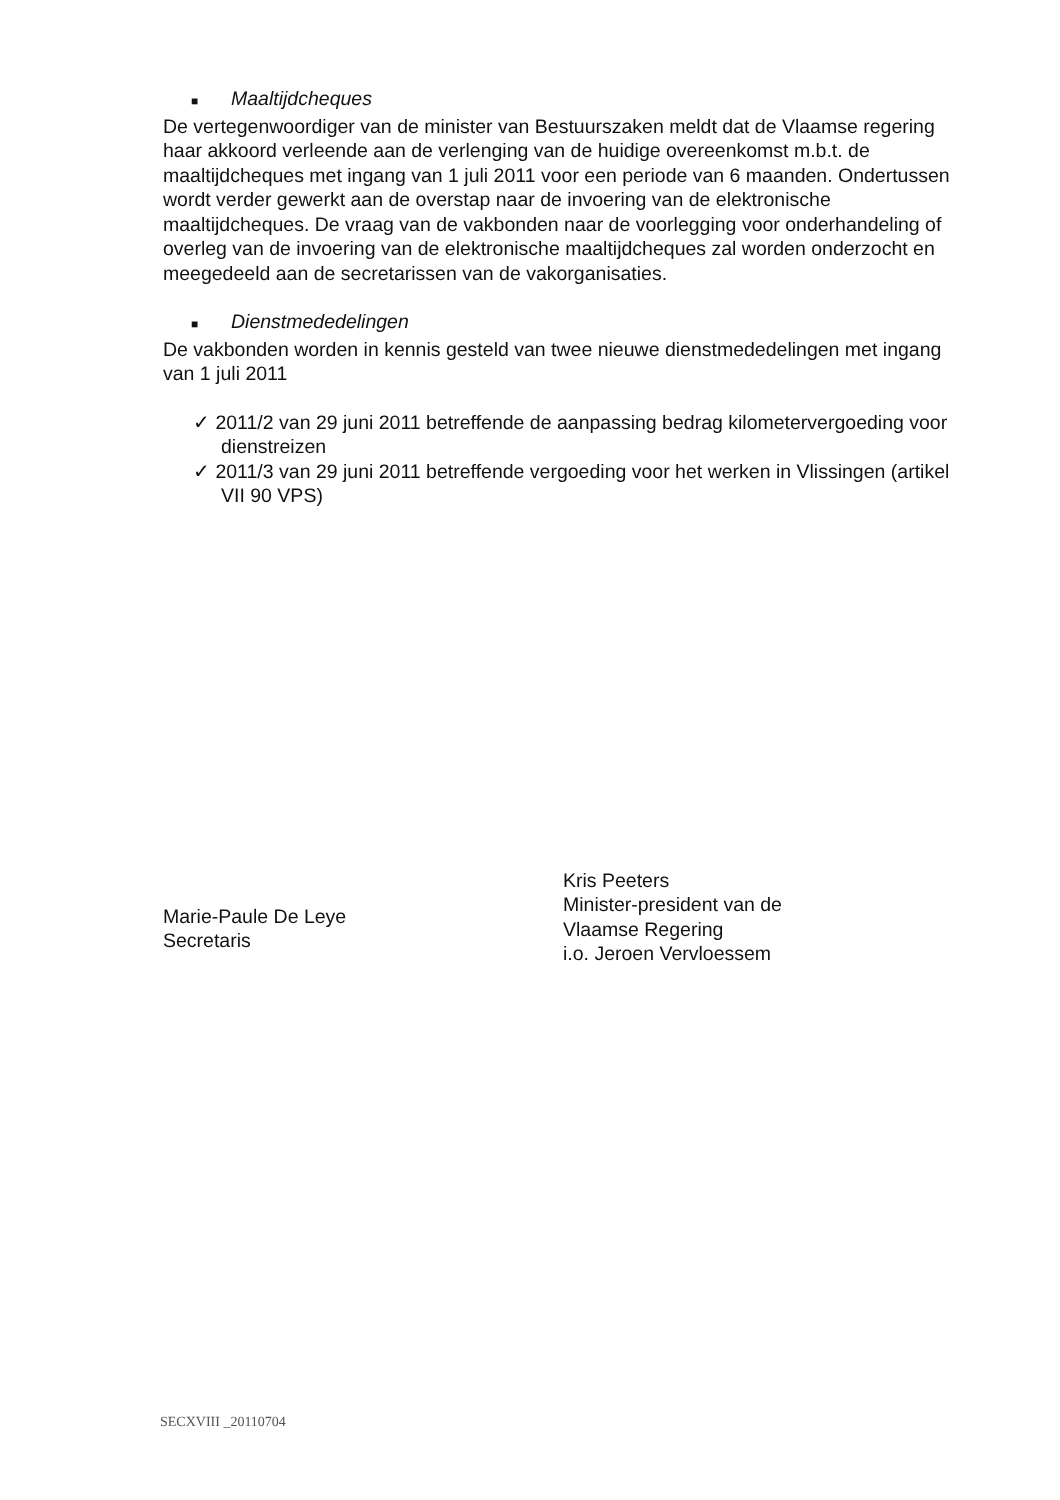■ Maaltijdcheques
De vertegenwoordiger van de minister van Bestuurszaken meldt dat de Vlaamse regering haar akkoord verleende aan de verlenging van de huidige overeenkomst m.b.t. de maaltijdcheques met ingang van 1 juli 2011 voor een periode van 6 maanden. Ondertussen wordt verder gewerkt aan de overstap naar de invoering van de elektronische maaltijdcheques. De vraag van de vakbonden naar de voorlegging voor onderhandeling of overleg van de invoering van de elektronische maaltijdcheques zal worden onderzocht en meegedeeld aan de secretarissen van de vakorganisaties.
■ Dienstmededelingen
De vakbonden worden in kennis gesteld van twee nieuwe dienstmededelingen met ingang van 1 juli 2011
✓ 2011/2 van 29 juni 2011 betreffende de aanpassing bedrag kilometervergoeding voor dienstreizen
✓ 2011/3 van 29 juni 2011 betreffende vergoeding voor het werken in Vlissingen (artikel VII 90 VPS)
Marie-Paule De Leye
Secretaris
Kris Peeters
Minister-president van de
Vlaamse Regering
i.o. Jeroen Vervloessem
SECXVIII _20110704